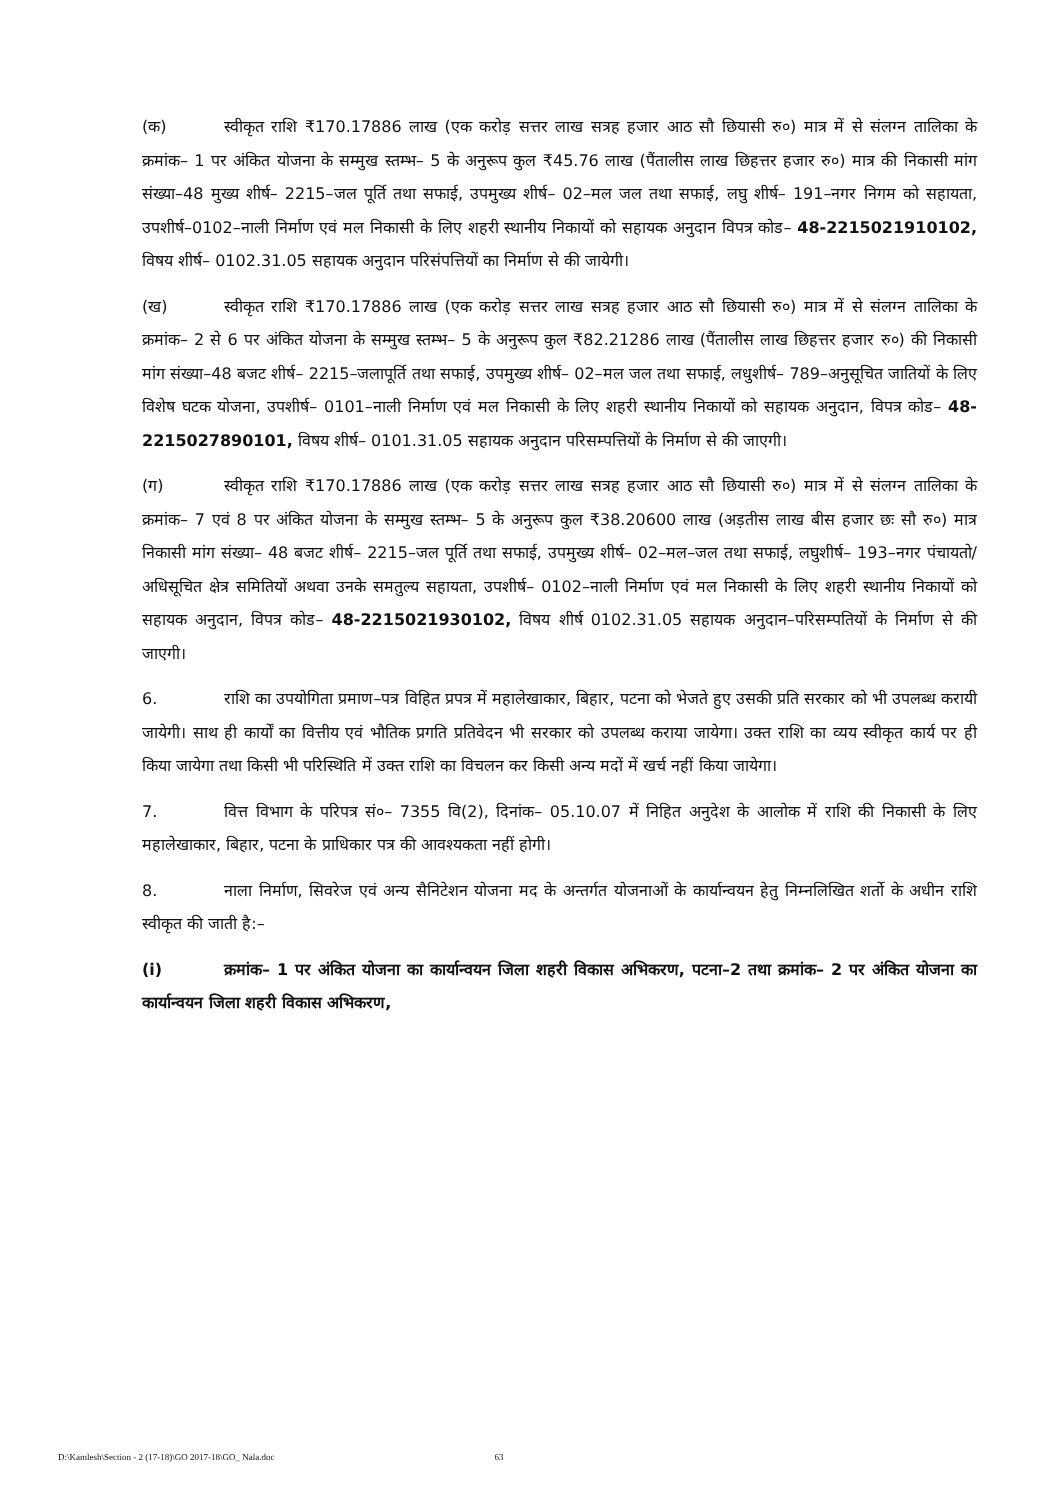(क) स्वीकृत राशि ₹170.17886 लाख (एक करोड़ सत्तर लाख सत्रह हजार आठ सौ छियासी रु०) मात्र में से संलग्न तालिका के क्रमांक– 1 पर अंकित योजना के सम्मुख स्तम्भ– 5 के अनुरूप कुल ₹45.76 लाख (पैंतालीस लाख छिहत्तर हजार रु०) मात्र की निकासी मांग संख्या–48 मुख्य शीर्ष– 2215–जल पूर्ति तथा सफाई, उपमुख्य शीर्ष– 02–मल जल तथा सफाई, लघु शीर्ष– 191–नगर निगम को सहायता, उपशीर्ष–0102–नाली निर्माण एवं मल निकासी के लिए शहरी स्थानीय निकायों को सहायक अनुदान विपत्र कोड– 48-2215021910102, विषय शीर्ष– 0102.31.05 सहायक अनुदान परिसंपत्तियों का निर्माण से की जायेगी।
(ख) स्वीकृत राशि ₹170.17886 लाख (एक करोड़ सत्तर लाख सत्रह हजार आठ सौ छियासी रु०) मात्र में से संलग्न तालिका के क्रमांक– 2 से 6 पर अंकित योजना के सम्मुख स्तम्भ– 5 के अनुरूप कुल ₹82.21286 लाख (पैंतालीस लाख छिहत्तर हजार रु०) की निकासी मांग संख्या–48 बजट शीर्ष– 2215–जलापूर्ति तथा सफाई, उपमुख्य शीर्ष– 02–मल जल तथा सफाई, लधुशीर्ष– 789–अनुसूचित जातियों के लिए विशेष घटक योजना, उपशीर्ष– 0101–नाली निर्माण एवं मल निकासी के लिए शहरी स्थानीय निकायों को सहायक अनुदान, विपत्र कोड– 48-2215027890101, विषय शीर्ष– 0101.31.05 सहायक अनुदान परिसम्पत्तियों के निर्माण से की जाएगी।
(ग) स्वीकृत राशि ₹170.17886 लाख (एक करोड़ सत्तर लाख सत्रह हजार आठ सौ छियासी रु०) मात्र में से संलग्न तालिका के क्रमांक– 7 एवं 8 पर अंकित योजना के सम्मुख स्तम्भ– 5 के अनुरूप कुल ₹38.20600 लाख (अड़तीस लाख बीस हजार छः सौ रु०) मात्र निकासी मांग संख्या– 48 बजट शीर्ष– 2215–जल पूर्ति तथा सफाई, उपमुख्य शीर्ष– 02–मल–जल तथा सफाई, लघुशीर्ष– 193–नगर पंचायतो/अधिसूचित क्षेत्र समितियों अथवा उनके समतुल्य सहायता, उपशीर्ष– 0102–नाली निर्माण एवं मल निकासी के लिए शहरी स्थानीय निकायों को सहायक अनुदान, विपत्र कोड– 48-2215021930102, विषय शीर्ष 0102.31.05 सहायक अनुदान–परिसम्पतियों के निर्माण से की जाएगी।
6. राशि का उपयोगिता प्रमाण–पत्र विहित प्रपत्र में महालेखाकार, बिहार, पटना को भेजते हुए उसकी प्रति सरकार को भी उपलब्ध करायी जायेगी। साथ ही कार्यों का वित्तीय एवं भौतिक प्रगति प्रतिवेदन भी सरकार को उपलब्ध कराया जायेगा। उक्त राशि का व्यय स्वीकृत कार्य पर ही किया जायेगा तथा किसी भी परिस्थिति में उक्त राशि का विचलन कर किसी अन्य मदों में खर्च नहीं किया जायेगा।
7. वित्त विभाग के परिपत्र सं०– 7355 वि(2), दिनांक– 05.10.07 में निहित अनुदेश के आलोक में राशि की निकासी के लिए महालेखाकार, बिहार, पटना के प्राधिकार पत्र की आवश्यकता नहीं होगी।
8. नाला निर्माण, सिवरेज एवं अन्य सैनिटेशन योजना मद के अन्तर्गत योजनाओं के कार्यान्वयन हेतु निम्नलिखित शर्तो के अधीन राशि स्वीकृत की जाती है:–
(i) क्रमांक– 1 पर अंकित योजना का कार्यान्वयन जिला शहरी विकास अभिकरण, पटना–2 तथा क्रमांक– 2 पर अंकित योजना का कार्यान्वयन जिला शहरी विकास अभिकरण,
D:\Kamlesh\Section - 2 (17-18)\GO 2017-18\GO_ Nala.doc 63